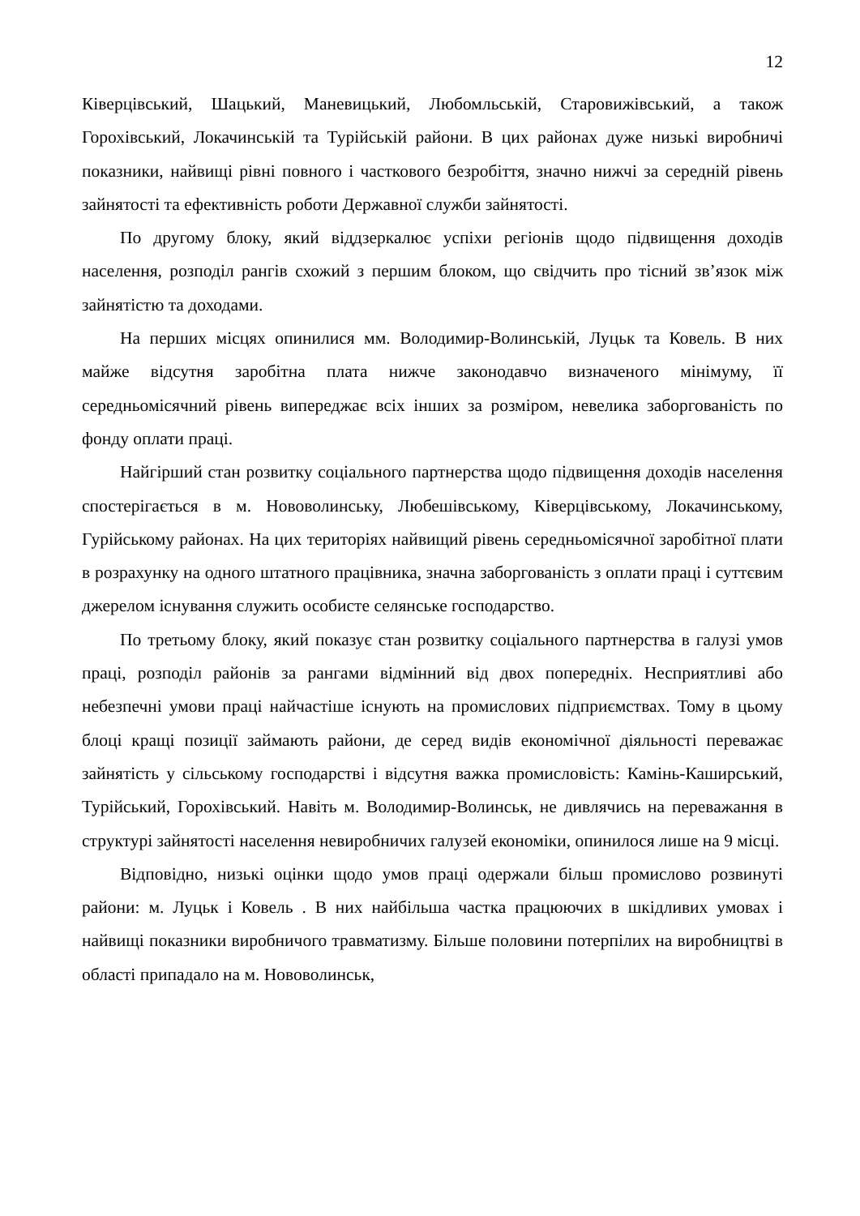12
Ківерцівський, Шацький, Маневицький, Любомльській, Старовижівський, а також Горохівський, Локачинській та Турійській райони. В цих районах дуже низькі виробничі показники, найвищі рівні повного і часткового безробіття, значно нижчі за середній рівень зайнятості та ефективність роботи Державної служби зайнятості.
По другому блоку, який віддзеркалює успіхи регіонів щодо підвищення доходів населення, розподіл рангів схожий з першим блоком, що свідчить про тісний зв’язок між зайнятістю та доходами.
На перших місцях опинилися мм. Володимир-Волинській, Луцьк та Ковель. В них майже відсутня заробітна плата нижче законодавчо визначеного мінімуму, її середньомісячний рівень випереджає всіх інших за розміром, невелика заборгованість по фонду оплати праці.
Найгірший стан розвитку соціального партнерства щодо підвищення доходів населення спостерігається в м. Нововолинську, Любешівському, Ківерцівському, Локачинському, Гурійському районах. На цих територіях найвищий рівень середньомісячної заробітної плати в розрахунку на одного штатного працівника, значна заборгованість з оплати праці і суттєвим джерелом існування служить особисте селянське господарство.
По третьому блоку, який показує стан розвитку соціального партнерства в галузі умов праці, розподіл районів за рангами відмінний від двох попередніх. Несприятливі або небезпечні умови праці найчастіше існують на промислових підприємствах. Тому в цьому блоці кращі позиції займають райони, де серед видів економічної діяльності переважає зайнятість у сільському господарстві і відсутня важка промисловість: Камінь-Каширський, Турійський, Горохівський. Навіть м. Володимир-Волинськ, не дивлячись на переважання в структурі зайнятості населення невиробничих галузей економіки, опинилося лише на 9 місці.
Відповідно, низькі оцінки щодо умов праці одержали більш промислово розвинуті райони: м. Луцьк і Ковель . В них найбільша частка працюючих в шкідливих умовах і найвищі показники виробничого травматизму. Більше половини потерпілих на виробництві в області припадало на м. Нововолинськ,